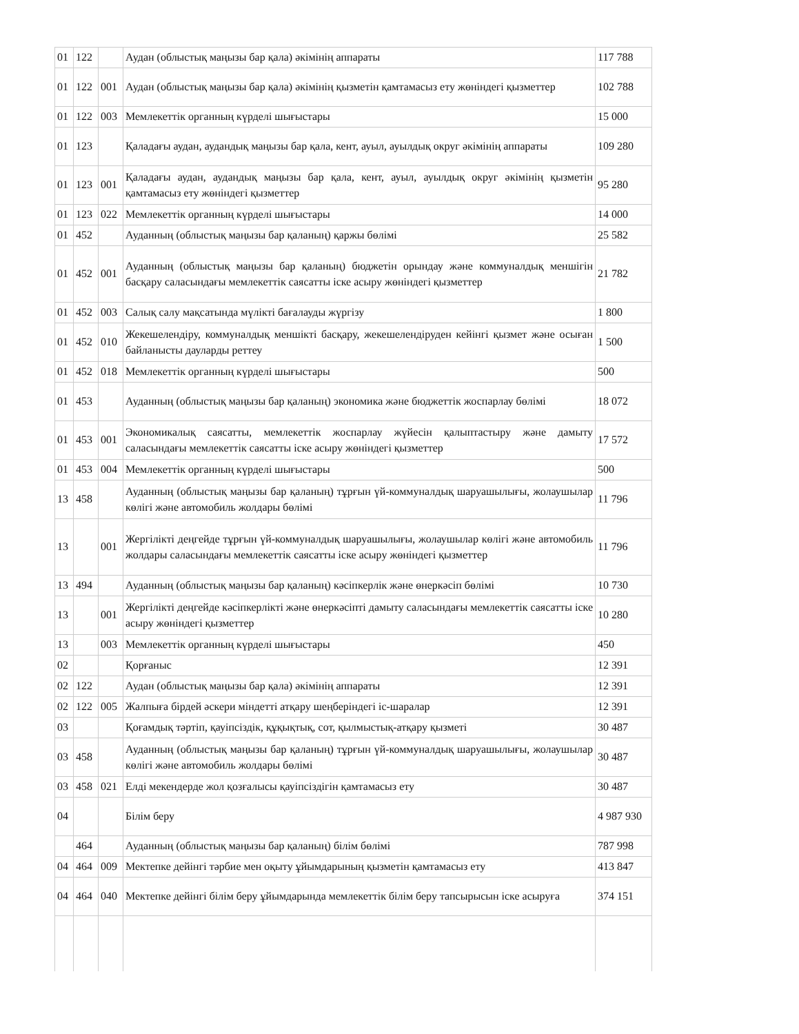| 01 | 122 | | Аудан (облыстық маңызы бар қала) әкімінің аппараты | 117 788 |
| 01 | 122 | 001 | Аудан (облыстық маңызы бар қала) әкімінің қызметін қамтамасыз ету жөніндегі қызметтер | 102 788 |
| 01 | 122 | 003 | Мемлекеттік органның күрделі шығыстары | 15 000 |
| 01 | 123 | | Қаладағы аудан, аудандық маңызы бар қала, кент, ауыл, ауылдық округ әкімінің аппараты | 109 280 |
| 01 | 123 | 001 | Қаладағы аудан, аудандық маңызы бар қала, кент, ауыл, ауылдық округ әкімінің қызметін қамтамасыз ету жөніндегі қызметтер | 95 280 |
| 01 | 123 | 022 | Мемлекеттік органның күрделі шығыстары | 14 000 |
| 01 | 452 | | Ауданның (облыстық маңызы бар қаланың) қаржы бөлімі | 25 582 |
| 01 | 452 | 001 | Ауданның (облыстық маңызы бар қаланың) бюджетін орындау және коммуналдық меншігін басқару саласындағы мемлекеттік саясатты іске асыру жөніндегі қызметтер | 21 782 |
| 01 | 452 | 003 | Салық салу мақсатында мүлікті бағалауды жүргізу | 1 800 |
| 01 | 452 | 010 | Жекешелендіру, коммуналдық меншікті басқару, жекешелендіруден кейінгі қызмет және осыған байланысты дауларды реттеу | 1 500 |
| 01 | 452 | 018 | Мемлекеттік органның күрделі шығыстары | 500 |
| 01 | 453 | | Ауданның (облыстық маңызы бар қаланың) экономика және бюджеттік жоспарлау бөлімі | 18 072 |
| 01 | 453 | 001 | Экономикалық саясатты, мемлекеттік жоспарлау жүйесін қалыптастыру және дамыту саласындағы мемлекеттік саясатты іске асыру жөніндегі қызметтер | 17 572 |
| 01 | 453 | 004 | Мемлекеттік органның күрделі шығыстары | 500 |
| 13 | 458 | | Ауданның (облыстық маңызы бар қаланың) тұрғын үй-коммуналдық шаруашылығы, жолаушылар көлігі және автомобиль жолдары бөлімі | 11 796 |
| 13 | | 001 | Жергілікті деңгейде тұрғын үй-коммуналдық шаруашылығы, жолаушылар көлігі және автомобиль жолдары саласындағы мемлекеттік саясатты іске асыру жөніндегі қызметтер | 11 796 |
| 13 | 494 | | Ауданның (облыстық маңызы бар қаланың) кәсіпкерлік және өнеркәсіп бөлімі | 10 730 |
| 13 | | 001 | Жергілікті деңгейде кәсіпкерлікті және өнеркәсіпті дамыту саласындағы мемлекеттік саясатты іске асыру жөніндегі қызметтер | 10 280 |
| 13 | | 003 | Мемлекеттік органның күрделі шығыстары | 450 |
| 02 | | | Қорғаныс | 12 391 |
| 02 | 122 | | Аудан (облыстық маңызы бар қала) әкімінің аппараты | 12 391 |
| 02 | 122 | 005 | Жалпыға бірдей әскери міндетті атқару шеңберіндегі іс-шаралар | 12 391 |
| 03 | | | Қоғамдық тәртіп, қауіпсіздік, құқықтық, сот, қылмыстық-атқару қызметі | 30 487 |
| 03 | 458 | | Ауданның (облыстық маңызы бар қаланың) тұрғын үй-коммуналдық шаруашылығы, жолаушылар көлігі және автомобиль жолдары бөлімі | 30 487 |
| 03 | 458 | 021 | Елді мекендерде жол қозғалысы қауіпсіздігін қамтамасыз ету | 30 487 |
| 04 | | | Білім беру | 4 987 930 |
| | 464 | | Ауданның (облыстық маңызы бар қаланың) білім бөлімі | 787 998 |
| 04 | 464 | 009 | Мектепке дейінгі тәрбие мен оқыту ұйымдарының қызметін қамтамасыз ету | 413 847 |
| 04 | 464 | 040 | Мектепке дейінгі білім беру ұйымдарында мемлекеттік білім беру тапсырысын іске асыруға | 374 151 |